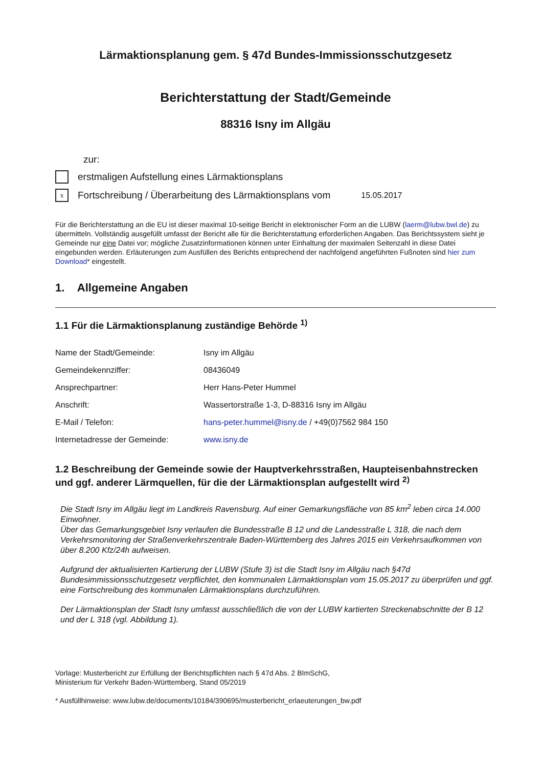Lärmaktionsplanung gem. § 47d Bundes-Immissionsschutzgesetz
Berichterstattung der Stadt/Gemeinde
88316 Isny im Allgäu
zur:
erstmaligen Aufstellung eines Lärmaktionsplans
x
Fortschreibung / Überarbeitung des Lärmaktionsplans vom 15.05.2017
Für die Berichterstattung an die EU ist dieser maximal 10-seitige Bericht in elektronischer Form an die LUBW (laerm@lubw.bwl.de) zu übermitteln. Vollständig ausgefüllt umfasst der Bericht alle für die Berichterstattung erforderlichen Angaben. Das Berichtssystem sieht je Gemeinde nur eine Datei vor; mögliche Zusatzinformationen können unter Einhaltung der maximalen Seitenzahl in diese Datei eingebunden werden. Erläuterungen zum Ausfüllen des Berichts entsprechend der nachfolgend angeführten Fußnoten sind hier zum Download* eingestellt.
1. Allgemeine Angaben
1.1 Für die Lärmaktionsplanung zuständige Behörde <sup>1)</sup>
| Name der Stadt/Gemeinde: | Isny im Allgäu |
| Gemeindekennziffer: | 08436049 |
| Ansprechpartner: | Herr Hans-Peter Hummel |
| Anschrift: | Wassertorstraße 1-3, D-88316 Isny im Allgäu |
| E-Mail / Telefon: | hans-peter.hummel@isny.de / +49(0)7562 984 150 |
| Internetadresse der Gemeinde: | www.isny.de |
1.2 Beschreibung der Gemeinde sowie der Hauptverkehrsstraßen, Haupteisenbahnstrecken und ggf. anderer Lärmquellen, für die der Lärmaktionsplan aufgestellt wird <sup>2)</sup>
Die Stadt Isny im Allgäu liegt im Landkreis Ravensburg. Auf einer Gemarkungsfläche von 85 km<sup>2</sup> leben circa 14.000 Einwohner.
Über das Gemarkungsgebiet Isny verlaufen die Bundesstraße B 12 und die Landesstraße L 318, die nach dem Verkehrsmonitoring der Straßenverkehrszentrale Baden-Württemberg des Jahres 2015 ein Verkehrsaufkommen von über 8.200 Kfz/24h aufweisen.
Aufgrund der aktualisierten Kartierung der LUBW (Stufe 3) ist die Stadt Isny im Allgäu nach §47d Bundesimmissionsschutzgesetz verpflichtet, den kommunalen Lärmaktionsplan vom 15.05.2017 zu überprüfen und ggf. eine Fortschreibung des kommunalen Lärmaktionsplans durchzuführen.
Der Lärmaktionsplan der Stadt Isny umfasst ausschließlich die von der LUBW kartierten Streckenabschnitte der B 12 und der L 318 (vgl. Abbildung 1).
Vorlage: Musterbericht zur Erfüllung der Berichtspflichten nach § 47d Abs. 2 BImSchG,
Ministerium für Verkehr Baden-Württemberg, Stand 05/2019
* Ausfüllhinweise: www.lubw.de/documents/10184/390695/musterbericht_erlaeuterungen_bw.pdf